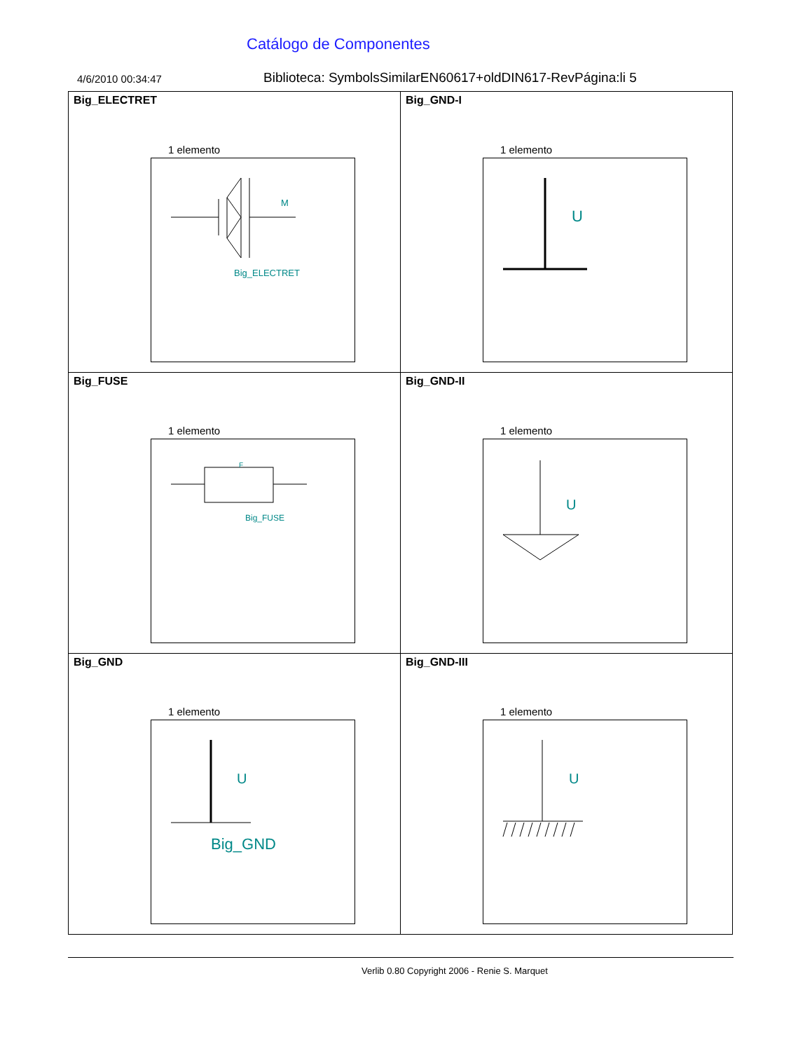Catálogo de Componentes
4/6/2010 00:34:47
Biblioteca: SymbolsSimilarEN60617+oldDIN617-RevPágina:li 5
| Big_ELECTRET 1 elemento M Big_ELECTRET | Big_GND-I 1 elemento U |
| Big_FUSE 1 elemento F Big_FUSE | Big_GND-II 1 elemento U |
| Big_GND 1 elemento U Big_GND | Big_GND-III 1 elemento U |
Verlib 0.80 Copyright 2006 - Renie S. Marquet